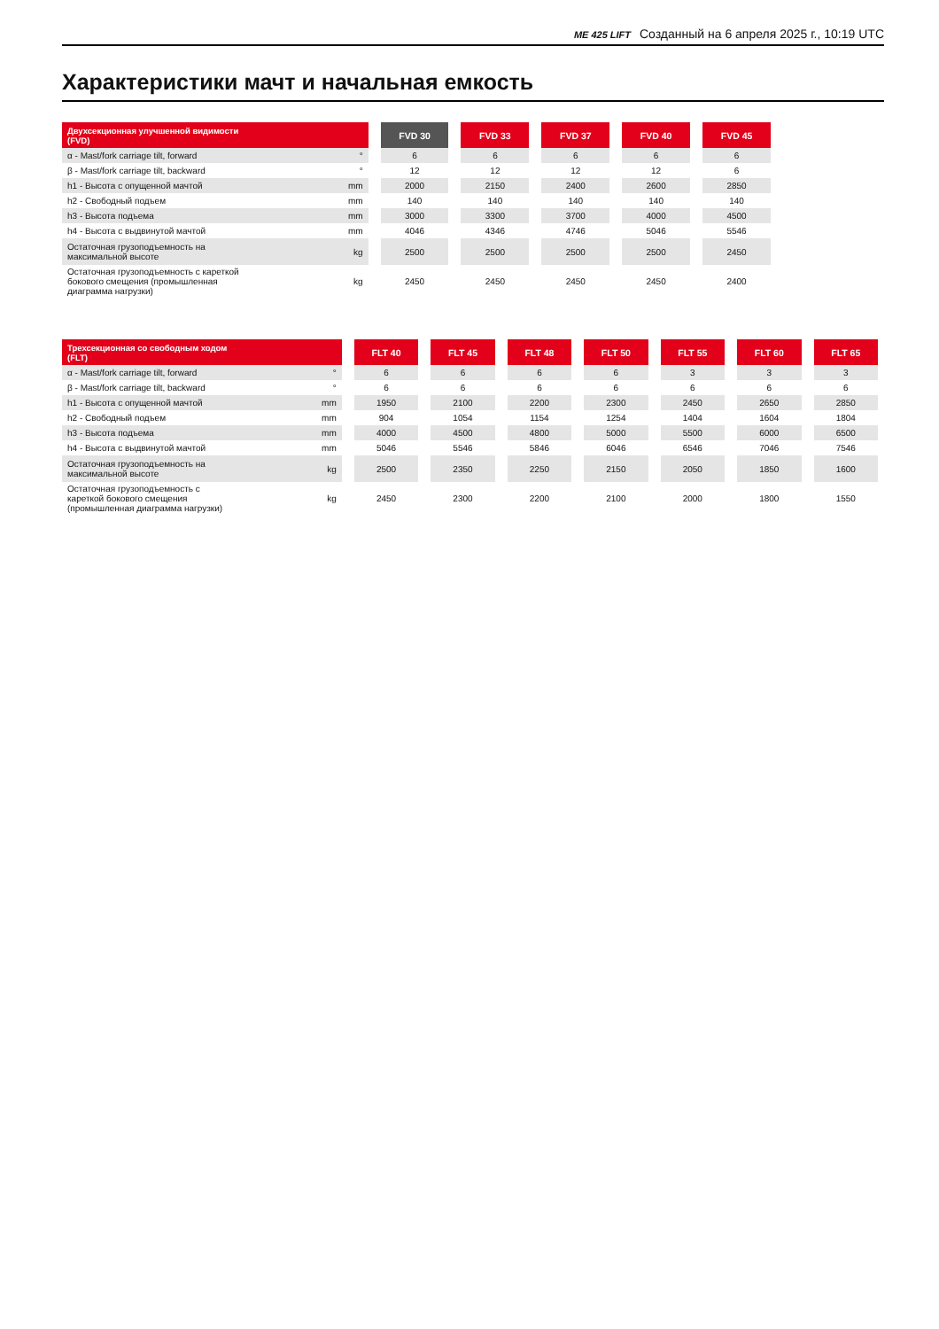ME 425 LIFT Созданный на 6 апреля 2025 г., 10:19 UTC
Характеристики мачт и начальная емкость
| Двухсекционная улучшенной видимости (FVD) | | FVD 30 | FVD 33 | FVD 37 | FVD 40 | FVD 45 |
| --- | --- | --- | --- | --- | --- | --- |
| α - Mast/fork carriage tilt, forward | ° | 6 | 6 | 6 | 6 | 6 |
| β - Mast/fork carriage tilt, backward | ° | 12 | 12 | 12 | 12 | 6 |
| h1 - Высота с опущенной мачтой | mm | 2000 | 2150 | 2400 | 2600 | 2850 |
| h2 - Свободный подъем | mm | 140 | 140 | 140 | 140 | 140 |
| h3 - Высота подъема | mm | 3000 | 3300 | 3700 | 4000 | 4500 |
| h4 - Высота с выдвинутой мачтой | mm | 4046 | 4346 | 4746 | 5046 | 5546 |
| Остаточная грузоподъемность на максимальной высоте | kg | 2500 | 2500 | 2500 | 2500 | 2450 |
| Остаточная грузоподъемность с кареткой бокового смещения (промышленная диаграмма нагрузки) | kg | 2450 | 2450 | 2450 | 2450 | 2400 |
| Трехсекционная со свободным ходом (FLT) | | FLT 40 | FLT 45 | FLT 48 | FLT 50 | FLT 55 | FLT 60 | FLT 65 |
| --- | --- | --- | --- | --- | --- | --- | --- | --- |
| α - Mast/fork carriage tilt, forward | ° | 6 | 6 | 6 | 6 | 3 | 3 | 3 |
| β - Mast/fork carriage tilt, backward | ° | 6 | 6 | 6 | 6 | 6 | 6 | 6 |
| h1 - Высота с опущенной мачтой | mm | 1950 | 2100 | 2200 | 2300 | 2450 | 2650 | 2850 |
| h2 - Свободный подъем | mm | 904 | 1054 | 1154 | 1254 | 1404 | 1604 | 1804 |
| h3 - Высота подъема | mm | 4000 | 4500 | 4800 | 5000 | 5500 | 6000 | 6500 |
| h4 - Высота с выдвинутой мачтой | mm | 5046 | 5546 | 5846 | 6046 | 6546 | 7046 | 7546 |
| Остаточная грузоподъемность на максимальной высоте | kg | 2500 | 2350 | 2250 | 2150 | 2050 | 1850 | 1600 |
| Остаточная грузоподъемность с кареткой бокового смещения (промышленная диаграмма нагрузки) | kg | 2450 | 2300 | 2200 | 2100 | 2000 | 1800 | 1550 |